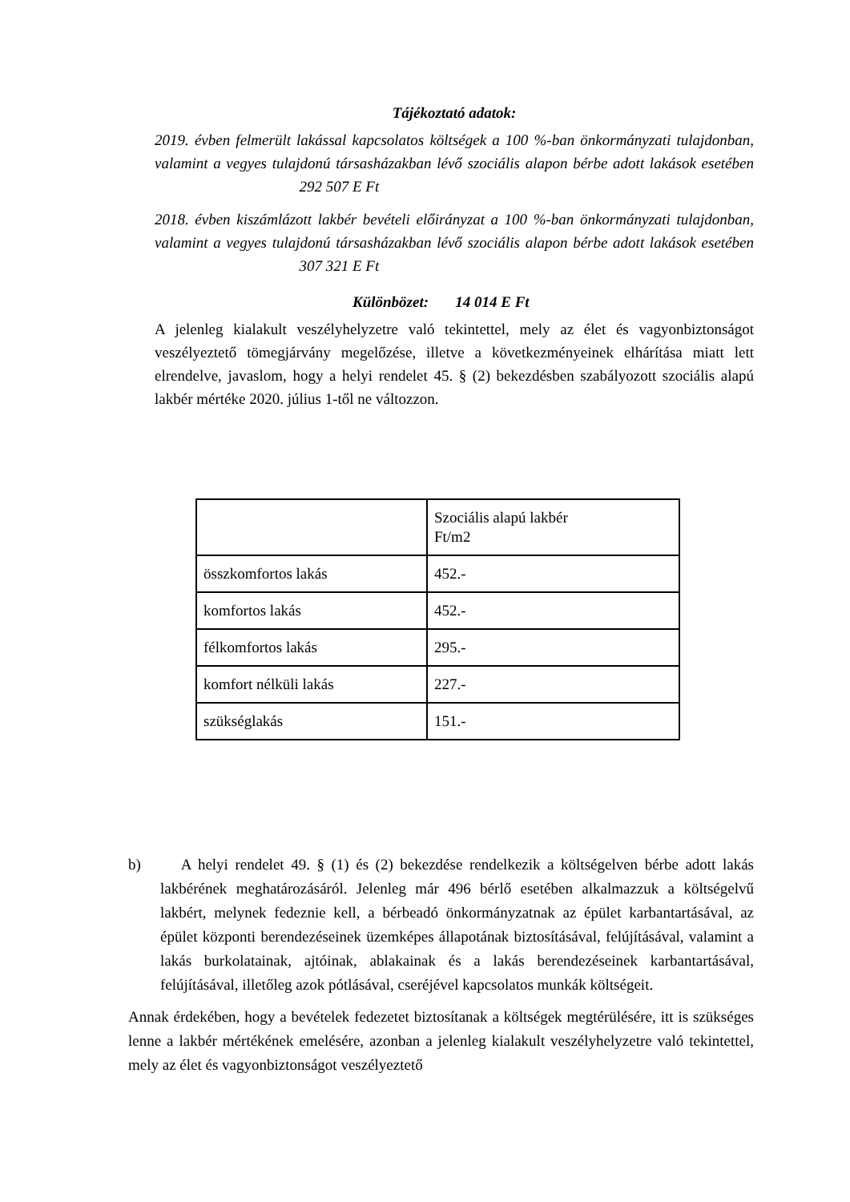Tájékoztató adatok:
2019. évben felmerült lakással kapcsolatos költségek a 100 %-ban önkormányzati tulajdonban, valamint a vegyes tulajdonú társasházakban lévő szociális alapon bérbe adott lakások esetében 292 507 E Ft
2018. évben kiszámlázott lakbér bevételi előirányzat a 100 %-ban önkormányzati tulajdonban, valamint a vegyes tulajdonú társasházakban lévő szociális alapon bérbe adott lakások esetében 307 321 E Ft
Különbözet: 14 014 E Ft
A jelenleg kialakult veszélyhelyzetre való tekintettel, mely az élet és vagyonbiztonságot veszélyeztető tömegjárvány megelőzése, illetve a következményeinek elhárítása miatt lett elrendelve, javaslom, hogy a helyi rendelet 45. § (2) bekezdésben szabályozott szociális alapú lakbér mértéke 2020. július 1-től ne változzon.
| | Szociális alapú lakbér Ft/m2 |
| összkomfortos lakás | 452.- |
| komfortos lakás | 452.- |
| félkomfortos lakás | 295.- |
| komfort nélküli lakás | 227.- |
| szükséglakás | 151.- |
b) A helyi rendelet 49. § (1) és (2) bekezdése rendelkezik a költségelven bérbe adott lakás lakbérének meghatározásáról. Jelenleg már 496 bérlő esetében alkalmazzuk a költségelvű lakbért, melynek fedeznie kell, a bérbeadó önkormányzatnak az épület karbantartásával, az épület központi berendezéseinek üzemképes állapotának biztosításával, felújításával, valamint a lakás burkolatainak, ajtóinak, ablakainak és a lakás berendezéseinek karbantartásával, felújításával, illetőleg azok pótlásával, cseréjével kapcsolatos munkák költségeit.
Annak érdekében, hogy a bevételek fedezetet biztosítanak a költségek megtérülésére, itt is szükséges lenne a lakbér mértékének emelésére, azonban a jelenleg kialakult veszélyhelyzetre való tekintettel, mely az élet és vagyonbiztonságot veszélyeztető